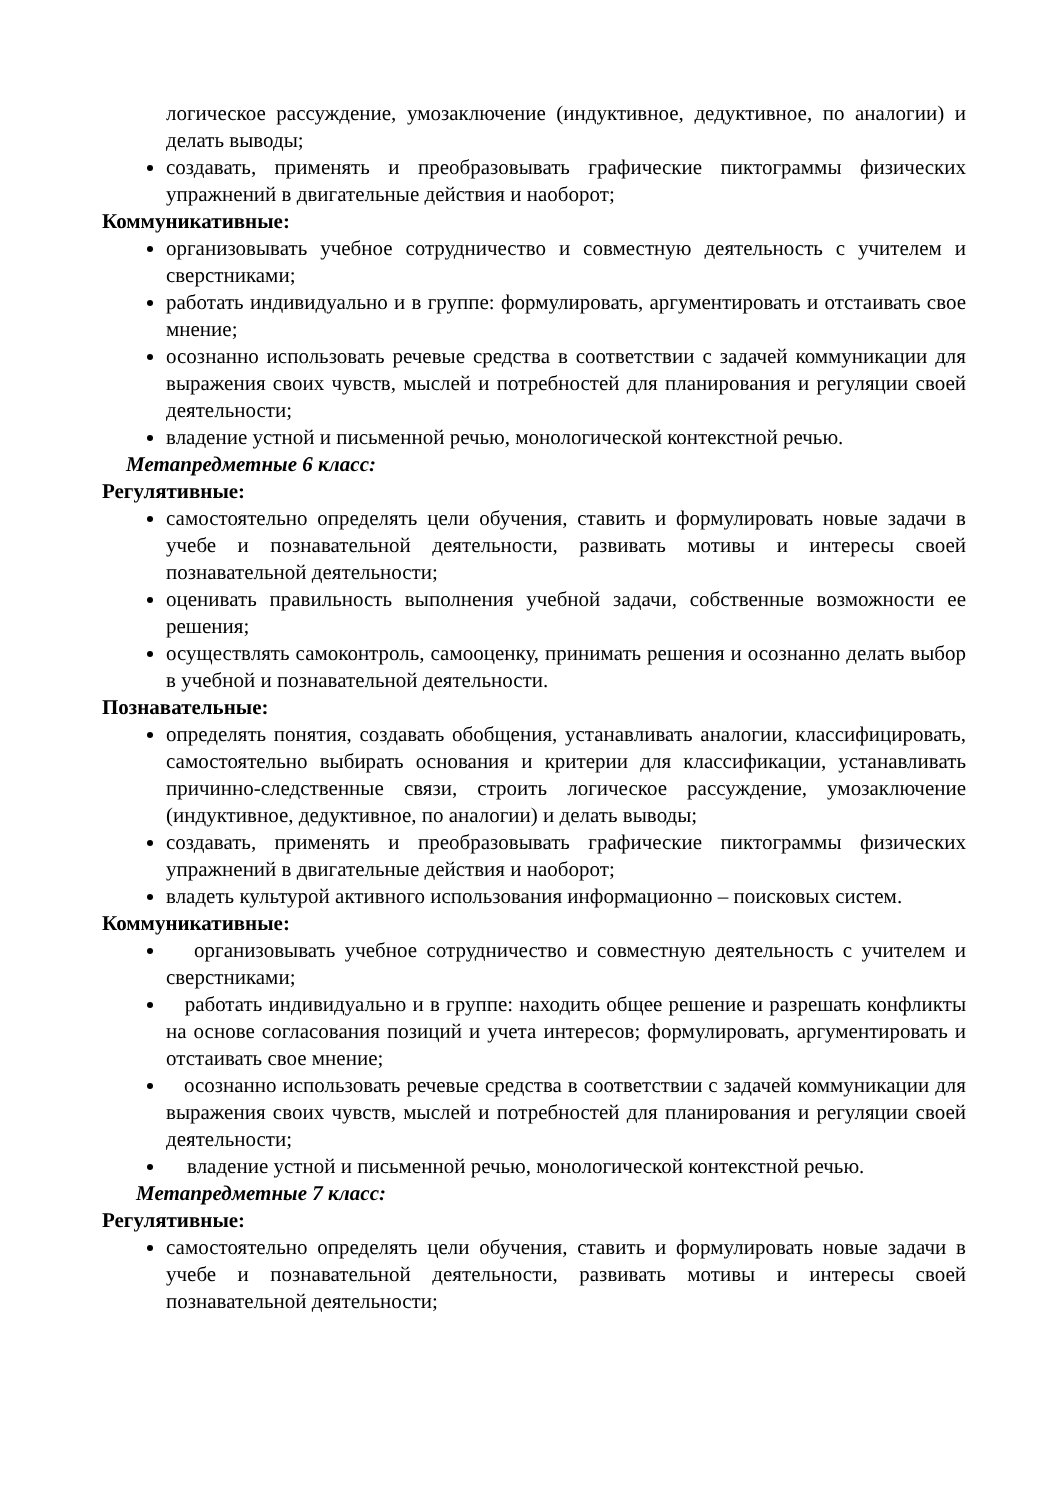логическое рассуждение, умозаключение (индуктивное, дедуктивное, по аналогии) и делать выводы;
создавать, применять и преобразовывать графические пиктограммы физических упражнений в двигательные действия и наоборот;
Коммуникативные:
организовывать учебное сотрудничество и совместную деятельность с учителем и сверстниками;
работать индивидуально и в группе: формулировать, аргументировать и отстаивать свое мнение;
осознанно использовать речевые средства в соответствии с задачей коммуникации для выражения своих чувств, мыслей и потребностей для планирования и регуляции своей деятельности;
владение устной и письменной речью, монологической контекстной речью.
Метапредметные 6 класс:
Регулятивные:
самостоятельно определять цели обучения, ставить и формулировать новые задачи в учебе и познавательной деятельности, развивать мотивы и интересы своей познавательной деятельности;
оценивать правильность выполнения учебной задачи, собственные возможности ее решения;
осуществлять самоконтроль, самооценку, принимать решения и осознанно делать выбор в учебной и познавательной деятельности.
Познавательные:
определять понятия, создавать обобщения, устанавливать аналогии, классифицировать, самостоятельно выбирать основания и критерии для классификации, устанавливать причинно-следственные связи, строить логическое рассуждение, умозаключение (индуктивное, дедуктивное, по аналогии) и делать выводы;
создавать, применять и преобразовывать графические пиктограммы физических упражнений в двигательные действия и наоборот;
владеть культурой активного использования информационно – поисковых систем.
Коммуникативные:
организовывать учебное сотрудничество и совместную деятельность с учителем и сверстниками;
работать индивидуально и в группе: находить общее решение и разрешать конфликты на основе согласования позиций и учета интересов; формулировать, аргументировать и отстаивать свое мнение;
осознанно использовать речевые средства в соответствии с задачей коммуникации для выражения своих чувств, мыслей и потребностей для планирования и регуляции своей деятельности;
владение устной и письменной речью, монологической контекстной речью.
Метапредметные 7 класс:
Регулятивные:
самостоятельно определять цели обучения, ставить и формулировать новые задачи в учебе и познавательной деятельности, развивать мотивы и интересы своей познавательной деятельности;